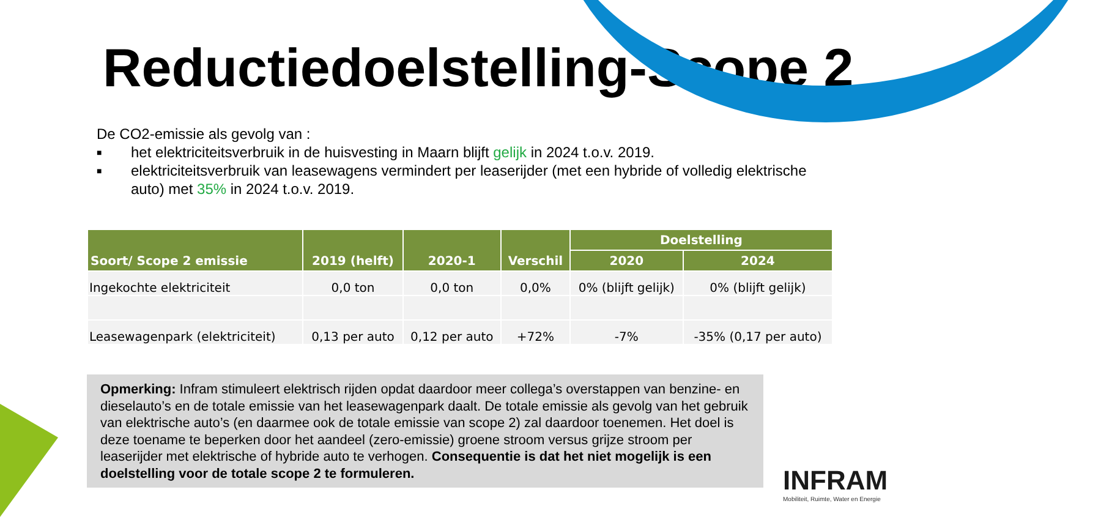Reductiedoelstelling-Scope 2
De CO2-emissie als gevolg van :
■ het elektriciteitsverbruik in de huisvesting in Maarn blijft gelijk in 2024 t.o.v. 2019.
■ elektriciteitsverbruik van leasewagens vermindert per leaserijder (met een hybride of volledig elektrische auto) met 35% in 2024 t.o.v. 2019.
| Soort/ Scope 2 emissie | 2019 (helft) | 2020-1 | Verschil | Doelstelling | |
| --- | --- | --- | --- | --- | --- |
| | | | | 2020 | 2024 |
| Ingekochte elektriciteit | 0,0 ton | 0,0 ton | 0,0% | 0% (blijft gelijk) | 0% (blijft gelijk) |
| Leasewagenpark (elektriciteit) | 0,13 per auto | 0,12 per auto | +72% | -7% | -35% (0,17 per auto) |
Opmerking: Infram stimuleert elektrisch rijden opdat daardoor meer collega’s overstappen van benzine- en dieselauto’s en de totale emissie van het leasewagenpark daalt. De totale emissie als gevolg van het gebruik van elektrische auto’s (en daarmee ook de totale emissie van scope 2) zal daardoor toenemen. Het doel is deze toename te beperken door het aandeel (zero-emissie) groene stroom versus grijze stroom per leaserijder met elektrische of hybride auto te verhogen. Consequentie is dat het niet mogelijk is een doelstelling voor de totale scope 2 te formuleren.
INFRAM
Mobiliteit, Ruimte, Water en Energie